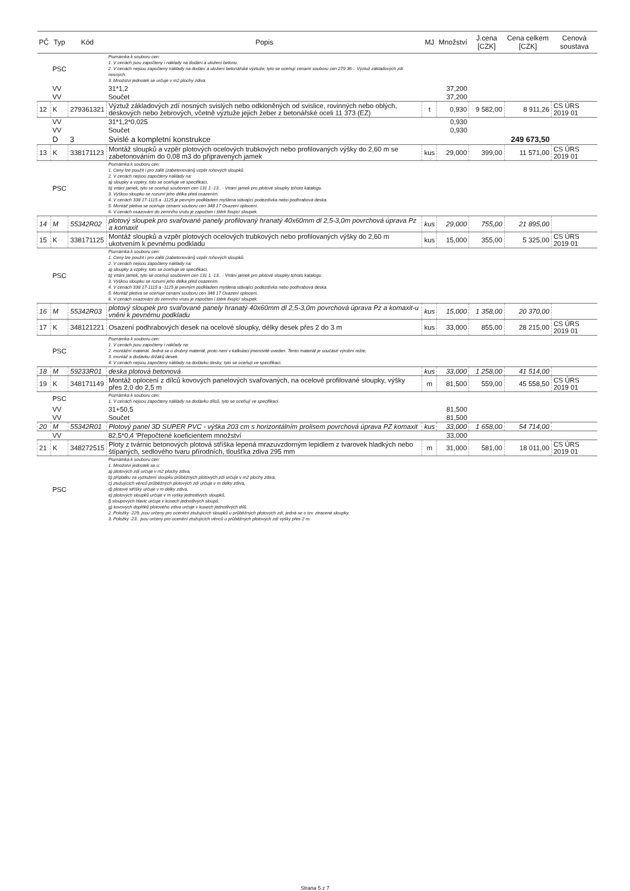| PČ | Typ | Kód | Popis | MJ | Množství | J.cena [CZK] | Cena celkem [CZK] | Cenová soustava |
| --- | --- | --- | --- | --- | --- | --- | --- | --- |
| | PSC | | Poznámka k souboru cen: 1. V cenách jsou započteny i náklady na dodání a uložení betonu. 2. V cenách nejsou započteny náklady na dodání a uložení betonářské výztuže; tyto se oceňují cenami souboru cen 279 36-.. Výztuž základových zdí nosných. 3. Množství jednotek se určuje v m2 plochy zdiva. | | | | | |
| | VV | | 31*1,2 | | 37,200 | | | |
| | VV | | Součet | | 37,200 | | | |
| 12 | K | 279361321 | Výztuž základových zdí nosných svislých nebo odkloněných od svislice, rovinných nebo oblých, deskových nebo žebrových, včetně výztuže jejich žeber z betonářské oceli 11 373 (EZ) | t | 0,930 | 9 582,00 | 8 911,26 | CS ÚRS 2019 01 |
| | VV | | 31*1,2*0,025 | | 0,930 | | | |
| | VV | | Součet | | 0,930 | | | |
| | D | 3 | Svislé a kompletní konstrukce | | | | 249 673,50 | |
| 13 | K | 338171123 | Montáž sloupků a vzpěr plotových ocelových trubkových nebo profilovaných výšky do 2,60 m se zabetonováním do 0,08 m3 do připravených jamek | kus | 29,000 | 399,00 | 11 571,00 | CS ÚRS 2019 01 |
| | PSC | | Poznámka k souboru cen: 1. Ceny lze použít i pro zalití (zabetonování) vzpěr rohových sloupků. 2. V cenách nejsou započteny náklady na: a) sloupky a vzpěry, toto se oceňuje ve specifikaci, b) vrtání jamek, tyto se oceňují souborem cen 131 1.-13.. - Vrtání jamek pro plotové sloupky tohoto katalogu. 3. Výškou sloupku se rozumí jeho délka před osazením. 4. V cenách 338 17-1115 a -1125 je pevným podkladem myšlena stávající podezdívka nebo podhrabová deska. 5. Montáž pletiva se oceňuje cenami souboru cen 348 17 Osazení oplocení. 6. V cenách osazování do zemního vrutu je započten i štěrk fixující sloupek. | | | | | |
| 14 | M | 55342R02 | plotový sloupek pro svařované panely profilovaný hranatý 40x60mm dl 2,5-3,0m povrchová úprava Pz a komaxit | kus | 29,000 | 755,00 | 21 895,00 | |
| 15 | K | 338171125 | Montáž sloupků a vzpěr plotových ocelových trubkových nebo profilovaných výšky do 2,60 m ukotvením k pevnému podkladu | kus | 15,000 | 355,00 | 5 325,00 | CS ÚRS 2019 01 |
| | PSC | | Poznámka k souboru cen: 1. Ceny lze použít i pro zalití (zabetonování) vzpěr rohových sloupků. 2. V cenách nejsou započteny náklady na: a) sloupky a vzpěry, toto se oceňuje ve specifikaci, b) vrtání jamek, tyto se oceňují souborem cen 131 1.-13.. - Vrtání jamek pro plotové sloupky tohoto katalogu. 3. Výškou sloupku se rozumí jeho délka před osazením. 4. V cenách 338 17-1115 a -1125 je pevným podkladem myšlena stávající podezdívka nebo podhrabová deska. 5. Montáž pletiva se oceňuje cenami souboru cen 348 17 Osazení oplocení. 6. V cenách osazování do zemního vrutu je započten i štěrk fixující sloupek. | | | | | |
| 16 | M | 55342R03 | plotový sloupek pro svařované panely hranatý 40x60mm dl 2,5-3,0m povrchová úprava Pz a komaxit-u vněni k pevnému podkladu | kus | 15,000 | 1 358,00 | 20 370,00 | |
| 17 | K | 348121221 | Osazení podhrabových desek na ocelové sloupky, délky desek přes 2 do 3 m | kus | 33,000 | 855,00 | 28 215,00 | CS ÚRS 2019 01 |
| | PSC | | Poznámka k souboru cen: 1. V cenách jsou započteny i náklady na: 2. montážní materiál. Jedná se o drobný materiál, proto není v kalkulaci jmenovitě uveden. Tento materiál je součástí výrobní režie, 3. montáž a dodávku držáků desek. 4. V cenách nejsou započteny náklady na dodávku desky; tyto se oceňují ve specifikaci. | | | | | |
| 18 | M | 59233R01 | deska plotová betonová | kus | 33,000 | 1 258,00 | 41 514,00 | |
| 19 | K | 348171149 | Montáž oplocení z dílců kovových panelových svařovaných, na ocelové profilované sloupky, výšky přes 2,0 do 2,5 m | m | 81,500 | 559,00 | 45 558,50 | CS ÚRS 2019 01 |
| | PSC | | Poznámka k souboru cen: 1. V cenách nejsou započteny náklady na dodávku dílců, tyto se oceňují ve specifikaci. | | | | | |
| | VV | | 31+50,5 | | 81,500 | | | |
| | VV | | Součet | | 81,500 | | | |
| 20 | M | 55342R01 | Plotový panel 3D SUPER PVC - výška 203 cm s horizontálním prolisem povrchová úprava PZ komaxit | kus | 33,000 | 1 658,00 | 54 714,00 | |
| | VV | | 82,5*0,4 'Přepočtené koeficientem množství | | 33,000 | | | |
| 21 | K | 348272515 | Ploty z tvárnic betonových plotová stříška lepená mrazuvzdorným lepidlem z tvarovek hladkých nebo štípaných, sedlového tvaru přírodních, tloušťka zdiva 295 mm | m | 31,000 | 581,00 | 18 011,00 | CS ÚRS 2019 01 |
| | PSC | | Poznámka k souboru cen: 1. Množství jednotek se u: a) plotových zdí určuje v m2 plochy zdiva, b) příplatku za vyztužení sloupku průběžných plotových zdí určuje v m2 plochy zdiva, c) ztužujících věnců průběžných plotových zdí určuje v m délky zdiva, d) plotové stříšky určuje v m délky zdiva, e) plotových sloupků určuje v m výšky jednotlivých sloupků, f) sloupových hlavic určuje v kusech jednotlivých sloupů, g) kovových doplňků plotového zdiva určuje v kusech jednotlivých dílů. 2. Položky -229. jsou určeny pro ocenění ztužujících sloupků u průběžných plotových zdí, jedná se o tzv. ztracené sloupky. 3. Položky -23.. jsou určeny pro ocenění ztužujících věnců u průběžných plotových zdí výšky přes 2 m. | | | | | |
Strana 5 z 7